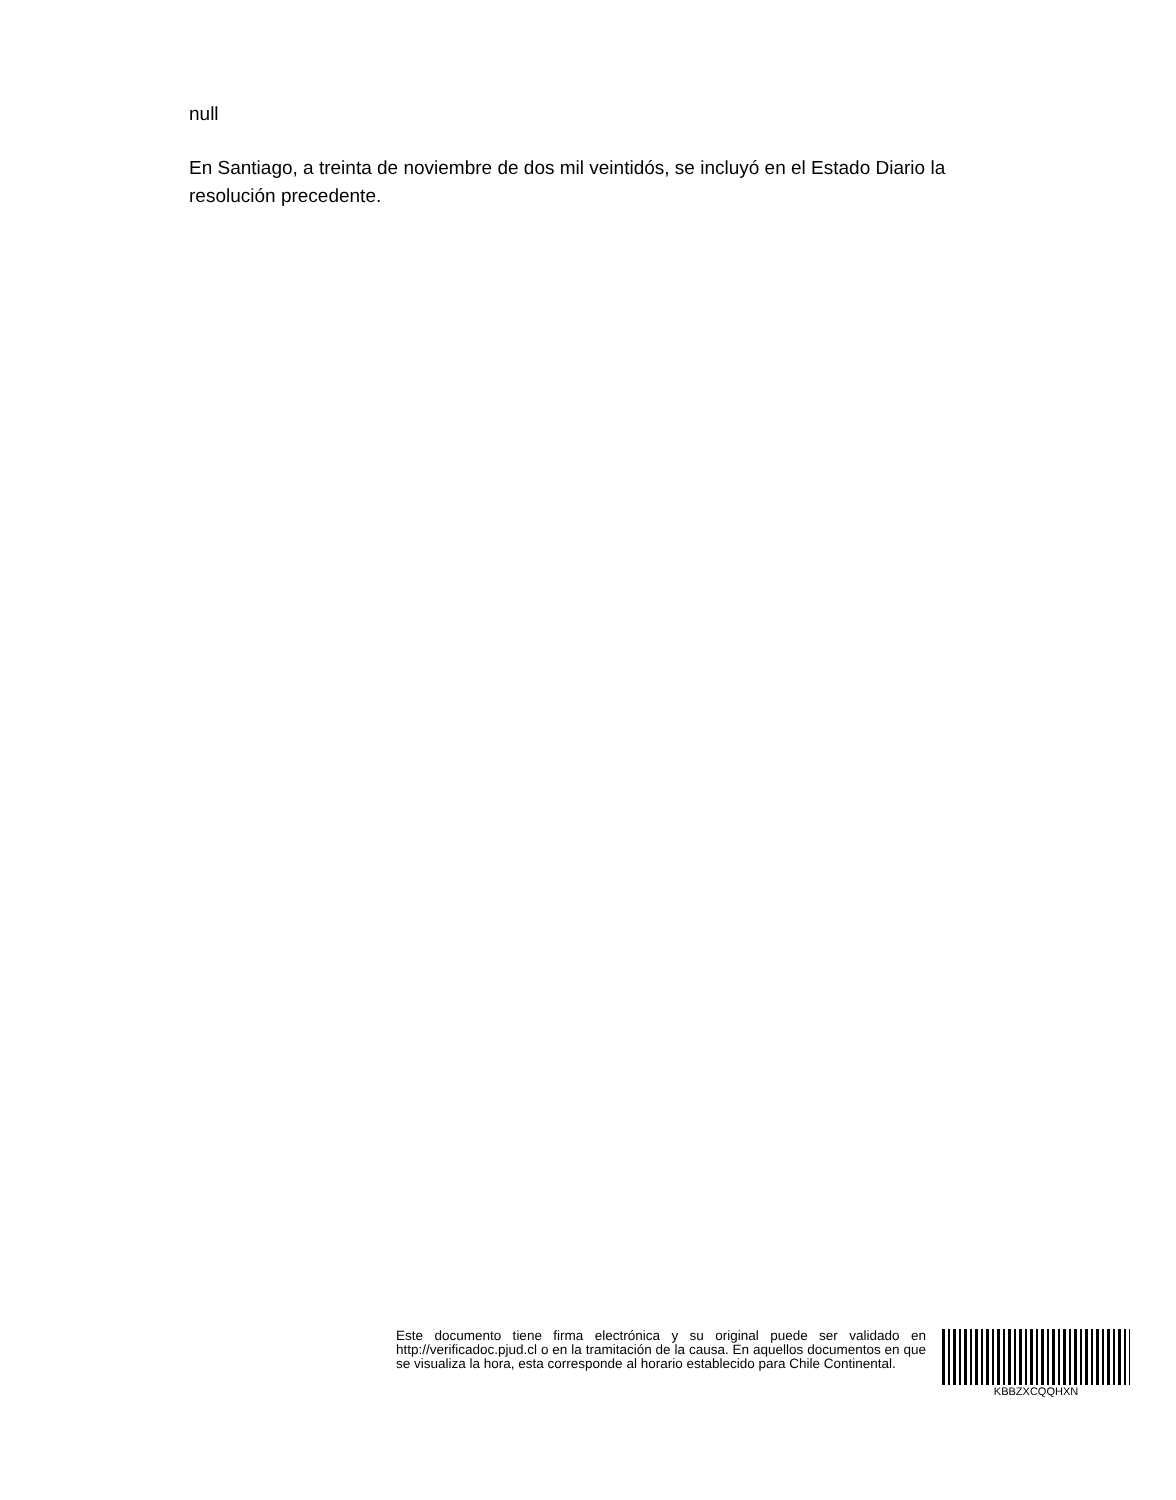null
En Santiago, a treinta de noviembre de dos mil veintidós, se incluyó en el Estado Diario la resolución precedente.
Este documento tiene firma electrónica y su original puede ser validado en http://verificadoc.pjud.cl o en la tramitación de la causa. En aquellos documentos en que se visualiza la hora, esta corresponde al horario establecido para Chile Continental.
KBBZXCQQHXN